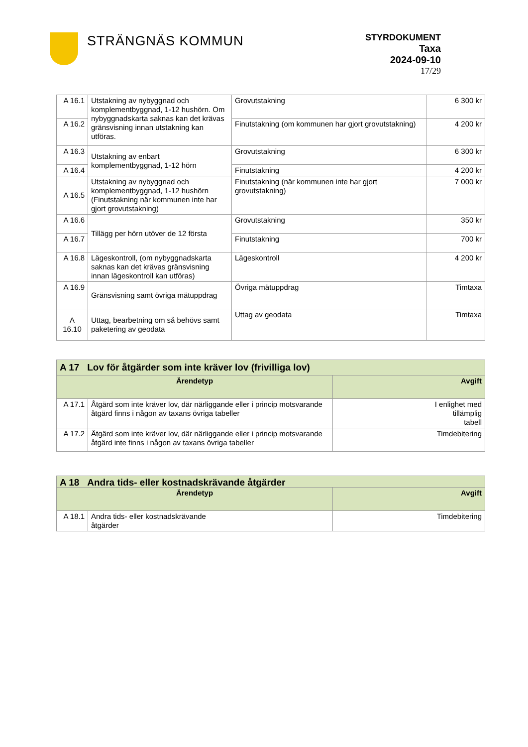STRÄNGNÄS KOMMUN
STYRDOKUMENT
Taxa
2024-09-10
17/29
| A 16.1 | Utstakning av nybyggnad och komplementbyggnad, 1-12 hushörn. Om nybyggnadskarta saknas kan det krävas gränsvisning innan utstakning kan utföras. | Grovutstakning | 6 300 kr |
| A 16.2 | | Finutstakning (om kommunen har gjort grovutstakning) | 4 200 kr |
| A 16.3 | Utstakning av enbart komplementbyggnad, 1-12 hörn | Grovutstakning | 6 300 kr |
| A 16.4 | | Finutstakning | 4 200 kr |
| A 16.5 | Utstakning av nybyggnad och komplementbyggnad, 1-12 hushörn (Finutstakning när kommunen inte har gjort grovutstakning) | Finutstakning (när kommunen inte har gjort grovutstakning) | 7 000 kr |
| A 16.6 | Tillägg per hörn utöver de 12 första | Grovutstakning | 350 kr |
| A 16.7 | | Finutstakning | 700 kr |
| A 16.8 | Lägeskontroll, (om nybyggnadskarta saknas kan det krävas gränsvisning innan lägeskontroll kan utföras) | Lägeskontroll | 4 200 kr |
| A 16.9 | Gränsvisning samt övriga mätuppdrag | Övriga mätuppdrag | Timtaxa |
| A 16.10 | Uttag, bearbetning om så behövs samt paketering av geodata | Uttag av geodata | Timtaxa |
| A 17 Lov för åtgärder som inte kräver lov (frivilliga lov) | | |
| --- | --- | --- |
| Ärendetyp | | Avgift |
| A 17.1 | Åtgärd som inte kräver lov, där närliggande eller i princip motsvarande åtgärd finns i någon av taxans övriga tabeller | I enlighet med tillämplig tabell |
| A 17.2 | Åtgärd som inte kräver lov, där närliggande eller i princip motsvarande åtgärd inte finns i någon av taxans övriga tabeller | Timdebitering |
| A 18 Andra tids- eller kostnadskrävande åtgärder | | |
| --- | --- | --- |
| Ärendetyp | | Avgift |
| A 18.1 | Andra tids- eller kostnadskrävande åtgärder | Timdebitering |